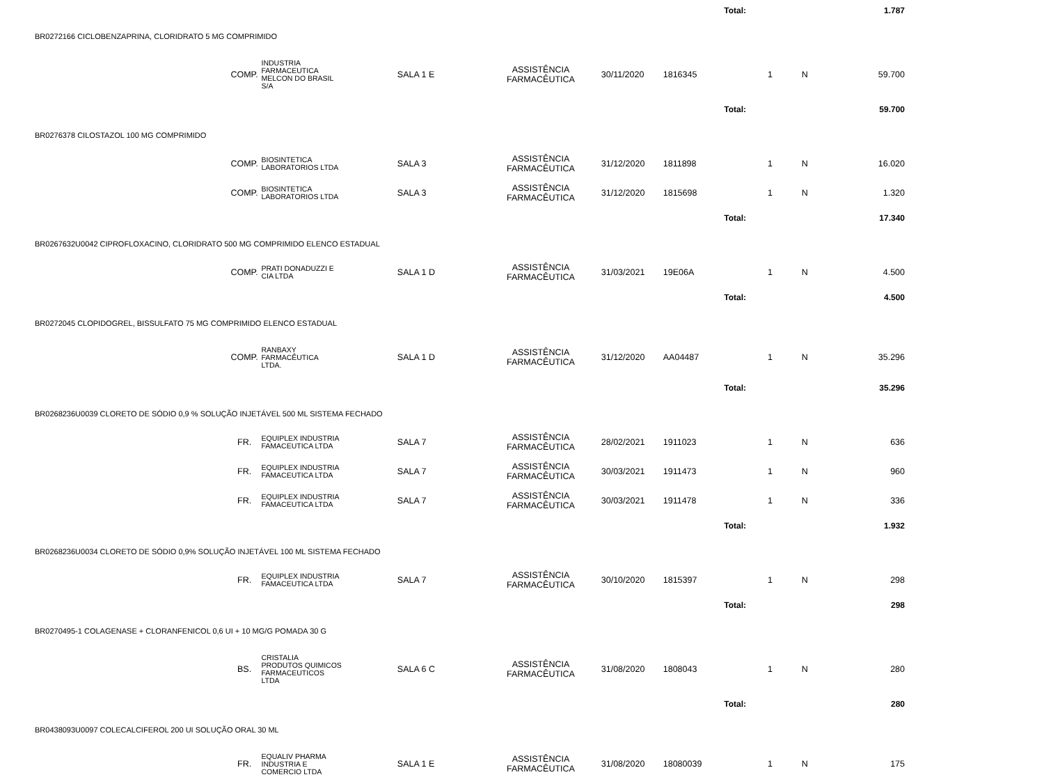| Total: | | | | | | | | | 1.787 |
| BR0272166 CICLOBENZAPRINA, CLORIDRATO 5 MG COMPRIMIDO | | | | | | | | | |
| | COMP. | INDUSTRIA FARMACEUTICA MELCON DO BRASIL S/A | SALA 1 E | ASSISTÊNCIA FARMACÊUTICA | 30/11/2020 | 1816345 | 1 | N | 59.700 |
| Total: | | | | | | | | | 59.700 |
| BR0276378 CILOSTAZOL 100 MG COMPRIMIDO | | | | | | | | | |
| | COMP. | BIOSINTETICA LABORATORIOS LTDA | SALA 3 | ASSISTÊNCIA FARMACÊUTICA | 31/12/2020 | 1811898 | 1 | N | 16.020 |
| | COMP. | BIOSINTETICA LABORATORIOS LTDA | SALA 3 | ASSISTÊNCIA FARMACÊUTICA | 31/12/2020 | 1815698 | 1 | N | 1.320 |
| Total: | | | | | | | | | 17.340 |
| BR0267632U0042 CIPROFLOXACINO, CLORIDRATO 500 MG COMPRIMIDO ELENCO ESTADUAL | | | | | | | | | |
| | COMP. | PRATI DONADUZZI E CIA LTDA | SALA 1 D | ASSISTÊNCIA FARMACÊUTICA | 31/03/2021 | 19E06A | 1 | N | 4.500 |
| Total: | | | | | | | | | 4.500 |
| BR0272045 CLOPIDOGREL, BISSULFATO 75 MG COMPRIMIDO ELENCO ESTADUAL | | | | | | | | | |
| | COMP. | RANBAXY FARMACÊUTICA LTDA. | SALA 1 D | ASSISTÊNCIA FARMACÊUTICA | 31/12/2020 | AA04487 | 1 | N | 35.296 |
| Total: | | | | | | | | | 35.296 |
| BR0268236U0039 CLORETO DE SÓDIO 0,9 % SOLUÇÃO INJETÁVEL 500 ML SISTEMA FECHADO | | | | | | | | | |
| | FR. | EQUIPLEX INDUSTRIA FAMACEUTICA LTDA | SALA 7 | ASSISTÊNCIA FARMACÊUTICA | 28/02/2021 | 1911023 | 1 | N | 636 |
| | FR. | EQUIPLEX INDUSTRIA FAMACEUTICA LTDA | SALA 7 | ASSISTÊNCIA FARMACÊUTICA | 30/03/2021 | 1911473 | 1 | N | 960 |
| | FR. | EQUIPLEX INDUSTRIA FAMACEUTICA LTDA | SALA 7 | ASSISTÊNCIA FARMACÊUTICA | 30/03/2021 | 1911478 | 1 | N | 336 |
| Total: | | | | | | | | | 1.932 |
| BR0268236U0034 CLORETO DE SÓDIO 0,9% SOLUÇÃO INJETÁVEL 100 ML SISTEMA FECHADO | | | | | | | | | |
| | FR. | EQUIPLEX INDUSTRIA FAMACEUTICA LTDA | SALA 7 | ASSISTÊNCIA FARMACÊUTICA | 30/10/2020 | 1815397 | 1 | N | 298 |
| Total: | | | | | | | | | 298 |
| BR0270495-1 COLAGENASE + CLORANFENICOL 0,6 UI + 10 MG/G POMADA 30 G | | | | | | | | | |
| | BS. | CRISTALIA PRODUTOS QUIMICOS FARMACEUTICOS LTDA | SALA 6 C | ASSISTÊNCIA FARMACÊUTICA | 31/08/2020 | 1808043 | 1 | N | 280 |
| Total: | | | | | | | | | 280 |
| BR0438093U0097 COLECALCIFEROL 200 UI SOLUÇÃO ORAL 30 ML | | | | | | | | | |
| | FR. | EQUALIV PHARMA INDUSTRIA E COMERCIO LTDA | SALA 1 E | ASSISTÊNCIA FARMACÊUTICA | 31/08/2020 | 18080039 | 1 | N | 175 |